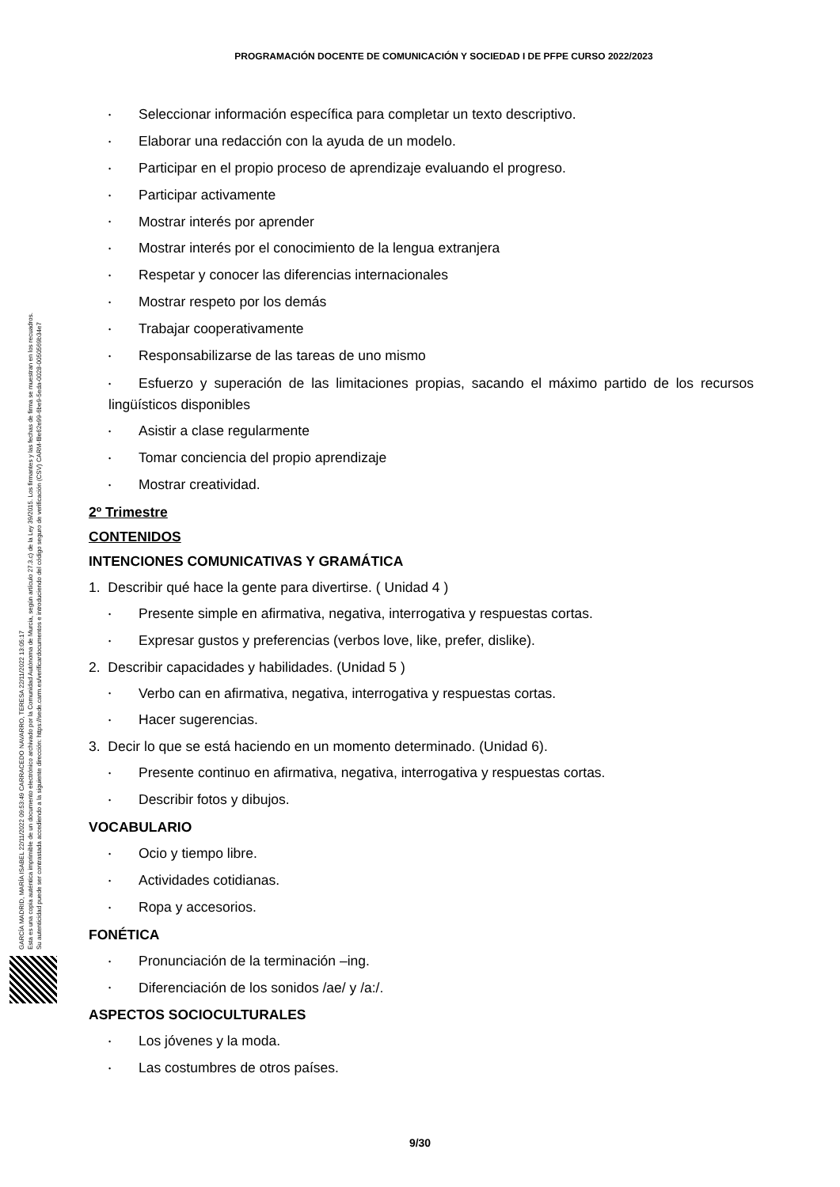PROGRAMACIÓN DOCENTE DE COMUNICACIÓN Y SOCIEDAD I DE PFPE CURSO 2022/2023
GARCÍA MADRID, MARÍA ISABEL 22/11/2022 09:53:49 CARRACEDO NAVARRO, TERESA 22/11/2022 13:05:17
Esta es una copia auténtica imprimible de un documento electrónico archivado por la Comunidad Autónoma de Murcia, según artículo 27.3.c) de la Ley 39/2015. Los firmantes y las fechas de firma se muestran en los recuadros.
Su autenticidad puede ser contrastada accediendo a la siguiente dirección: https://sede.carm.es/verificardocumentos e introduciendo del código seguro de verificación (CSV) CARM-f8e62e99-6be9-5eda-0028-0050569b34e7
• Seleccionar información específica para completar un texto descriptivo.
• Elaborar una redacción con la ayuda de un modelo.
• Participar en el propio proceso de aprendizaje evaluando el progreso.
• Participar activamente
• Mostrar interés por aprender
• Mostrar interés por el conocimiento de la lengua extranjera
• Respetar y conocer las diferencias internacionales
• Mostrar respeto por los demás
• Trabajar cooperativamente
• Responsabilizarse de las tareas de uno mismo
• Esfuerzo y superación de las limitaciones propias, sacando el máximo partido de los recursos lingüísticos disponibles
• Asistir a clase regularmente
• Tomar conciencia del propio aprendizaje
• Mostrar creatividad.
2º Trimestre
CONTENIDOS
INTENCIONES COMUNICATIVAS Y GRAMÁTICA
1. Describir qué hace la gente para divertirse. ( Unidad 4 )
• Presente simple en afirmativa, negativa, interrogativa y respuestas cortas.
• Expresar gustos y preferencias (verbos love, like, prefer, dislike).
2. Describir capacidades y habilidades. (Unidad 5 )
• Verbo can en afirmativa, negativa, interrogativa y respuestas cortas.
• Hacer sugerencias.
3. Decir lo que se está haciendo en un momento determinado. (Unidad 6).
• Presente continuo en afirmativa, negativa, interrogativa y respuestas cortas.
• Describir fotos y dibujos.
VOCABULARIO
• Ocio y tiempo libre.
• Actividades cotidianas.
• Ropa y accesorios.
FONÉTICA
• Pronunciación de la terminación –ing.
• Diferenciación de los sonidos /ae/ y /a:/.
ASPECTOS SOCIOCULTURALES
• Los jóvenes y la moda.
• Las costumbres de otros países.
9/30